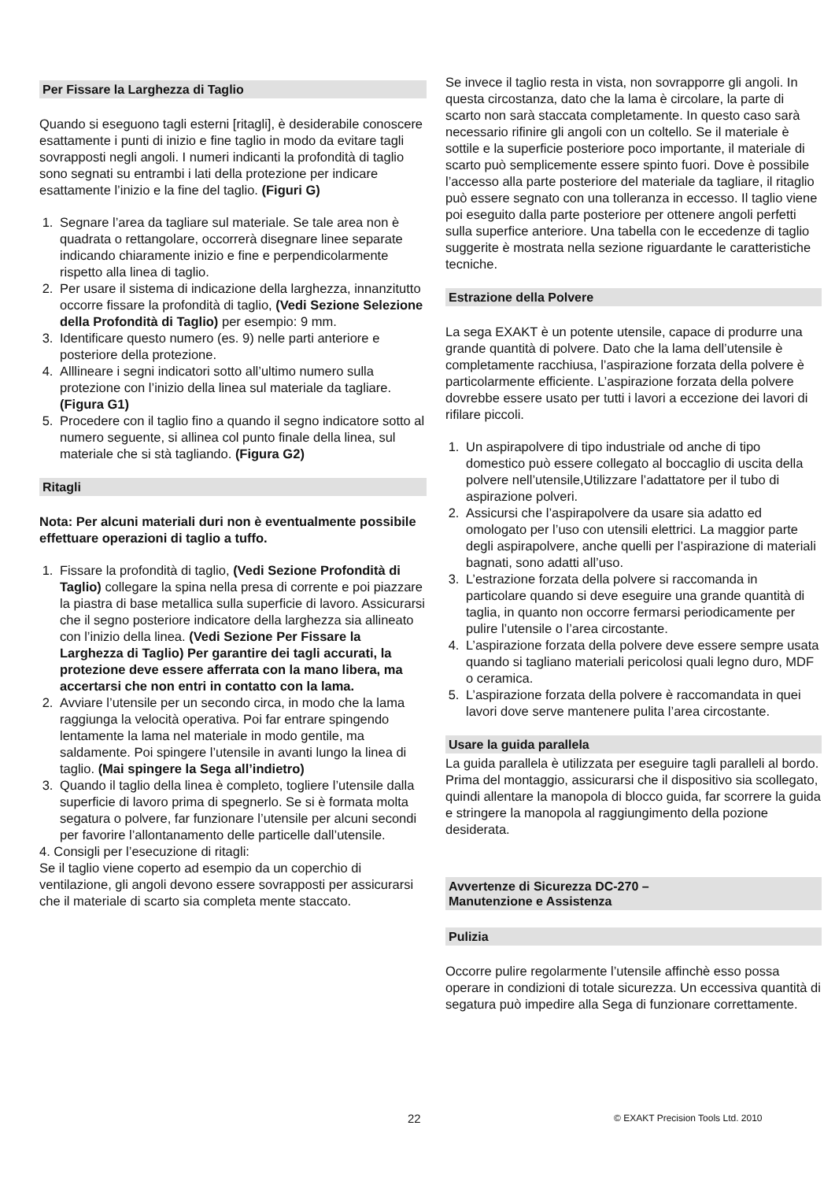Per Fissare la Larghezza di Taglio
Quando si eseguono tagli esterni [ritagli], è desiderabile conoscere esattamente i punti di inizio e fine taglio in modo da evitare tagli sovrapposti negli angoli. I numeri indicanti la profondità di taglio sono segnati su entrambi i lati della protezione per indicare esattamente l’inizio e la fine del taglio. (Figuri G)
1. Segnare l’area da tagliare sul materiale. Se tale area non è quadrata o rettangolare, occorrerà disegnare linee separate indicando chiaramente inizio e fine e perpendicolarmente rispetto alla linea di taglio.
2. Per usare il sistema di indicazione della larghezza, innanzitutto occorre fissare la profondità di taglio, (Vedi Sezione Selezione della Profondità di Taglio) per esempio: 9 mm.
3. Identificare questo numero (es. 9) nelle parti anteriore e posteriore della protezione.
4. Alllineare i segni indicatori sotto all’ultimo numero sulla protezione con l’inizio della linea sul materiale da tagliare. (Figura G1)
5. Procedere con il taglio fino a quando il segno indicatore sotto al numero seguente, si allinea col punto finale della linea, sul materiale che si stà tagliando. (Figura G2)
Ritagli
Nota: Per alcuni materiali duri non è eventualmente possibile effettuare operazioni di taglio a tuffo.
1. Fissare la profondità di taglio, (Vedi Sezione Profondità di Taglio) collegare la spina nella presa di corrente e poi piazzare la piastra di base metallica sulla superficie di lavoro. Assicurarsi che il segno posteriore indicatore della larghezza sia allineato con l’inizio della linea. (Vedi Sezione Per Fissare la Larghezza di Taglio) Per garantire dei tagli accurati, la protezione deve essere afferrata con la mano libera, ma accertarsi che non entri in contatto con la lama.
2. Avviare l’utensile per un secondo circa, in modo che la lama raggiunga la velocità operativa. Poi far entrare spingendo lentamente la lama nel materiale in modo gentile, ma saldamente. Poi spingere l’utensile in avanti lungo la linea di taglio. (Mai spingere la Sega all’indietro)
3. Quando il taglio della linea è completo, togliere l’utensile dalla superficie di lavoro prima di spegnerlo. Se si è formata molta segatura o polvere, far funzionare l’utensile per alcuni secondi per favorire l’allontanamento delle particelle dall’utensile.
4. Consigli per l’esecuzione di ritagli:
Se il taglio viene coperto ad esempio da un coperchio di ventilazione, gli angoli devono essere sovrapposti per assicurarsi che il materiale di scarto sia completa mente staccato.
Se invece il taglio resta in vista, non sovrapporre gli angoli. In questa circostanza, dato che la lama è circolare, la parte di scarto non sarà staccata completamente. In questo caso sarà necessario rifinire gli angoli con un coltello. Se il materiale è sottile e la superficie posteriore poco importante, il materiale di scarto può semplicemente essere spinto fuori. Dove è possibile l’accesso alla parte posteriore del materiale da tagliare, il ritaglio può essere segnato con una tolleranza in eccesso. Il taglio viene poi eseguito dalla parte posteriore per ottenere angoli perfetti sulla superfice anteriore. Una tabella con le eccedenze di taglio suggerite è mostrata nella sezione riguardante le caratteristiche tecniche.
Estrazione della Polvere
La sega EXAKT è un potente utensile, capace di produrre una grande quantità di polvere. Dato che la lama dell’utensile è completamente racchiusa, l’aspirazione forzata della polvere è particolarmente efficiente. L’aspirazione forzata della polvere dovrebbe essere usato per tutti i lavori a eccezione dei lavori di rifilare piccoli.
1. Un aspirapolvere di tipo industriale od anche di tipo domestico può essere collegato al boccaglio di uscita della polvere nell’utensile,Utilizzare l’adattatore per il tubo di aspirazione polveri.
2. Assicursi che l’aspirapolvere da usare sia adatto ed omologato per l’uso con utensili elettrici. La maggior parte degli aspirapolvere, anche quelli per l’aspirazione di materiali bagnati, sono adatti all’uso.
3. L’estrazione forzata della polvere si raccomanda in particolare quando si deve eseguire una grande quantità di taglia, in quanto non occorre fermarsi periodicamente per pulire l’utensile o l’area circostante.
4. L’aspirazione forzata della polvere deve essere sempre usata quando si tagliano materiali pericolosi quali legno duro, MDF o ceramica.
5. L’aspirazione forzata della polvere è raccomandata in quei lavori dove serve mantenere pulita l’area circostante.
Usare la guida parallela
La guida parallela è utilizzata per eseguire tagli paralleli al bordo.
Prima del montaggio, assicurarsi che il dispositivo sia scollegato, quindi allentare la manopola di blocco guida, far scorrere la guida e stringere la manopola al raggiungimento della pozione desiderata.
Avvertenze di Sicurezza DC-270 –
Manutenzione e Assistenza
Pulizia
Occorre pulire regolarmente l’utensile affinchè esso possa operare in condizioni di totale sicurezza. Un eccessiva quantità di segatura può impedire alla Sega di funzionare correttamente.
22 © EXAKT Precision Tools Ltd. 2010